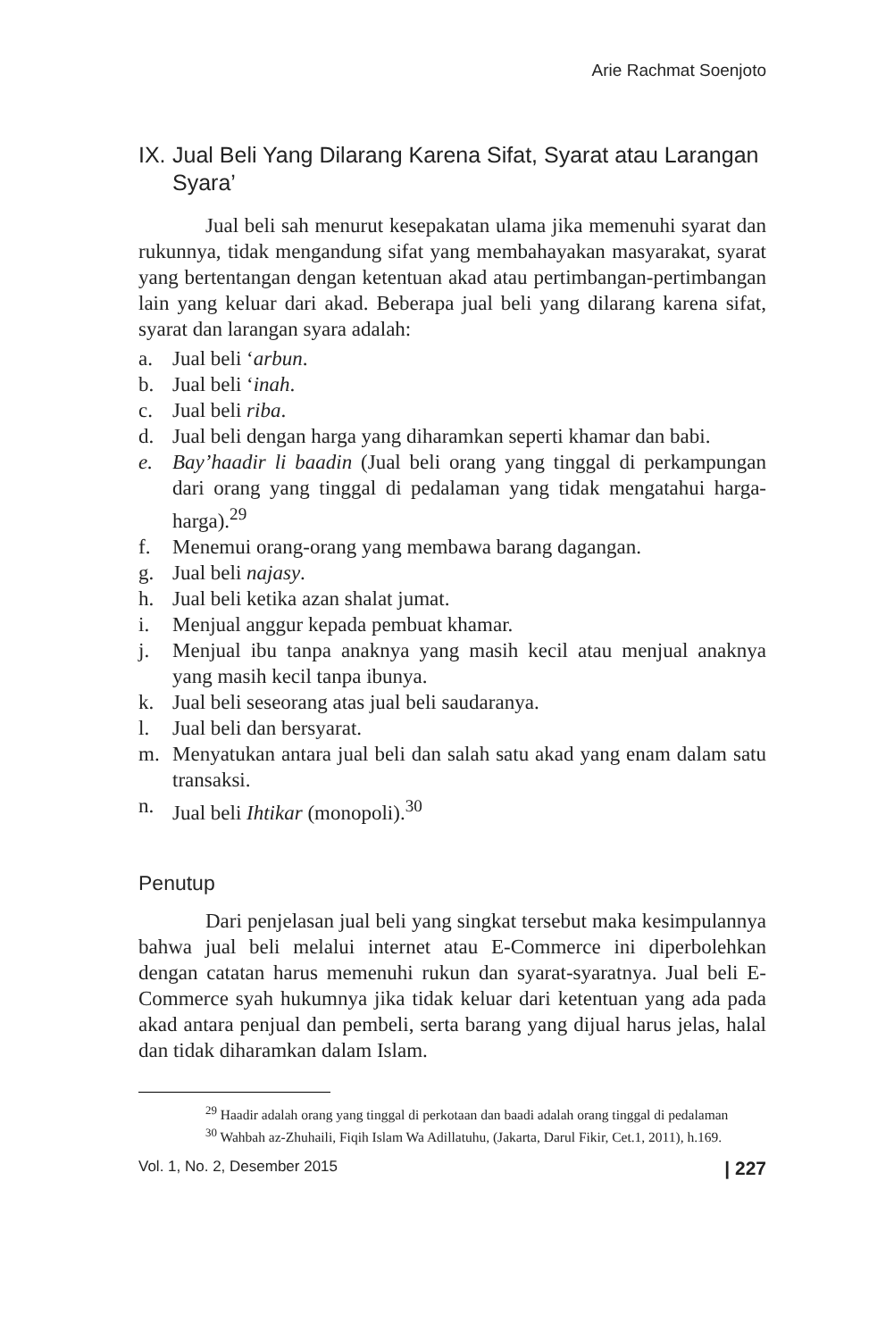Arie Rachmat Soenjoto
IX. Jual Beli Yang Dilarang Karena Sifat, Syarat atau Larangan Syara’
Jual beli sah menurut kesepakatan ulama jika memenuhi syarat dan rukunnya, tidak mengandung sifat yang membahayakan masyarakat, syarat yang bertentangan dengan ketentuan akad atau pertimbangan-pertimbangan lain yang keluar dari akad. Beberapa jual beli yang dilarang karena sifat, syarat dan larangan syara adalah:
a. Jual beli ‘arbun.
b. Jual beli ‘inah.
c. Jual beli riba.
d. Jual beli dengan harga yang diharamkan seperti khamar dan babi.
e. Bay’haadir li baadin (Jual beli orang yang tinggal di perkampungan dari orang yang tinggal di pedalaman yang tidak mengatahui harga-harga).<sup>29</sup>
f. Menemui orang-orang yang membawa barang dagangan.
g. Jual beli najasy.
h. Jual beli ketika azan shalat jumat.
i. Menjual anggur kepada pembuat khamar.
j. Menjual ibu tanpa anaknya yang masih kecil atau menjual anaknya yang masih kecil tanpa ibunya.
k. Jual beli seseorang atas jual beli saudaranya.
l. Jual beli dan bersyarat.
m. Menyatukan antara jual beli dan salah satu akad yang enam dalam satu transaksi.
n. Jual beli Ihtikar (monopoli).<sup>30</sup>
Penutup
Dari penjelasan jual beli yang singkat tersebut maka kesimpulannya bahwa jual beli melalui internet atau E-Commerce ini diperbolehkan dengan catatan harus memenuhi rukun dan syarat-syaratnya. Jual beli E-Commerce syah hukumnya jika tidak keluar dari ketentuan yang ada pada akad antara penjual dan pembeli, serta barang yang dijual harus jelas, halal dan tidak diharamkan dalam Islam.
<sup>29</sup> Haadir adalah orang yang tinggal di perkotaan dan baadi adalah orang tinggal di pedalaman
<sup>30</sup> Wahbah az-Zhuhaili, Fiqih Islam Wa Adillatuhu, (Jakarta, Darul Fikir, Cet.1, 2011), h.169.
Vol. 1, No. 2, Desember 2015 | 227